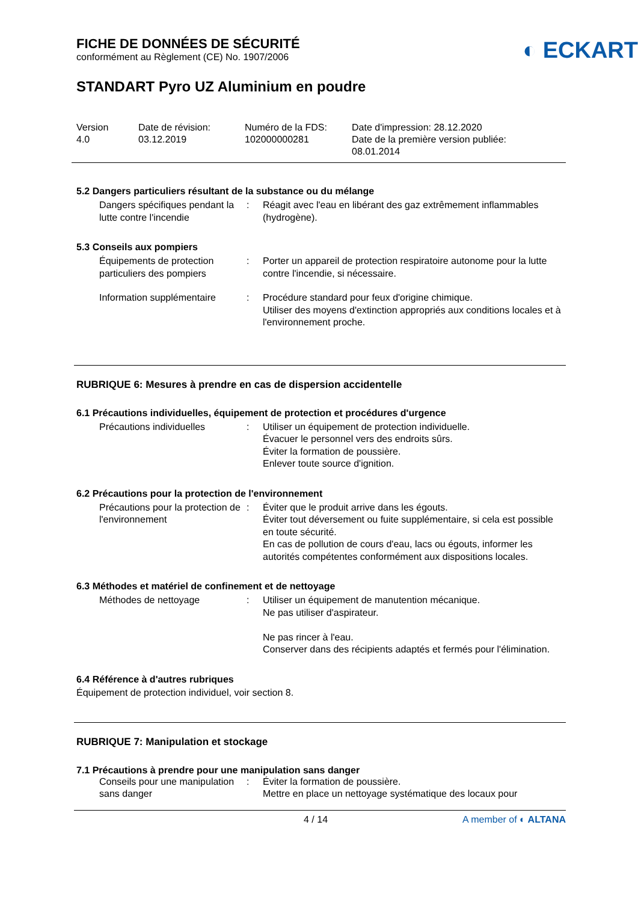◐ ECKART
FICHE DE DONNÉES DE SÉCURITÉ
conformément au Règlement (CE) No. 1907/2006
STANDART Pyro UZ Aluminium en poudre
Version
4.0
Date de révision:
03.12.2019
Numéro de la FDS:
102000000281
Date d'impression: 28.12.2020
Date de la première version publiée:
08.01.2014
5.2 Dangers particuliers résultant de la substance ou du mélange
Dangers spécifiques pendant la lutte contre l'incendie
: Réagit avec l'eau en libérant des gaz extrêmement inflammables (hydrogène).
5.3 Conseils aux pompiers
Équipements de protection particuliers des pompiers
: Porter un appareil de protection respiratoire autonome pour la lutte contre l'incendie, si nécessaire.
Information supplémentaire
: Procédure standard pour feux d'origine chimique.
Utiliser des moyens d'extinction appropriés aux conditions locales et à l'environnement proche.
RUBRIQUE 6: Mesures à prendre en cas de dispersion accidentelle
6.1 Précautions individuelles, équipement de protection et procédures d'urgence
Précautions individuelles : Utiliser un équipement de protection individuelle.
Évacuer le personnel vers des endroits sûrs.
Éviter la formation de poussière.
Enlever toute source d'ignition.
6.2 Précautions pour la protection de l'environnement
Précautions pour la protection de l'environnement
: Éviter que le produit arrive dans les égouts.
Éviter tout déversement ou fuite supplémentaire, si cela est possible en toute sécurité.
En cas de pollution de cours d'eau, lacs ou égouts, informer les autorités compétentes conformément aux dispositions locales.
6.3 Méthodes et matériel de confinement et de nettoyage
Méthodes de nettoyage : Utiliser un équipement de manutention mécanique.
Ne pas utiliser d'aspirateur.
Ne pas rincer à l'eau.
Conserver dans des récipients adaptés et fermés pour l'élimination.
6.4 Référence à d'autres rubriques
Équipement de protection individuel, voir section 8.
RUBRIQUE 7: Manipulation et stockage
7.1 Précautions à prendre pour une manipulation sans danger
Conseils pour une manipulation sans danger
: Éviter la formation de poussière.
Mettre en place un nettoyage systématique des locaux pour
4 / 14 A member of ◐ ALTANA